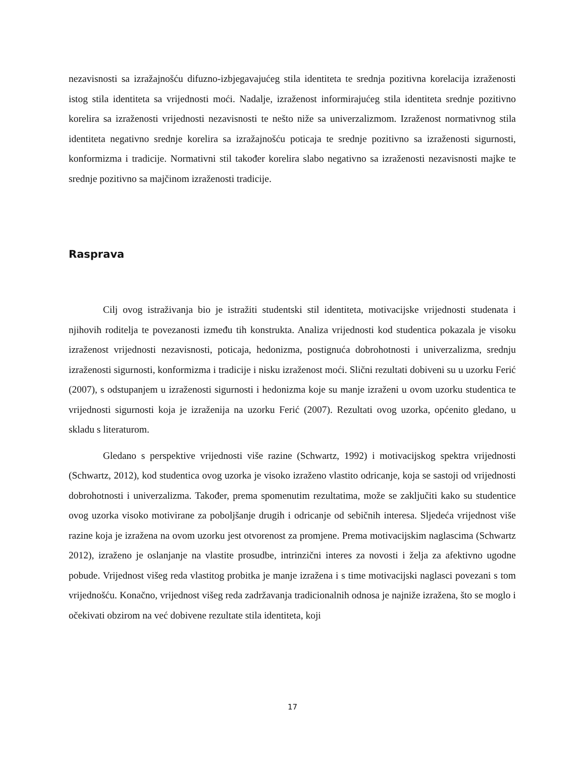nezavisnosti sa izražajnošću difuzno-izbjegavajućeg stila identiteta te srednja pozitivna korelacija izraženosti istog stila identiteta sa vrijednosti moći. Nadalje, izraženost informirajućeg stila identiteta srednje pozitivno korelira sa izraženosti vrijednosti nezavisnosti te nešto niže sa univerzalizmom. Izraženost normativnog stila identiteta negativno srednje korelira sa izražajnošću poticaja te srednje pozitivno sa izraženosti sigurnosti, konformizma i tradicije. Normativni stil također korelira slabo negativno sa izraženosti nezavisnosti majke te srednje pozitivno sa majčinom izraženosti tradicije.
Rasprava
Cilj ovog istraživanja bio je istražiti studentski stil identiteta, motivacijske vrijednosti studenata i njihovih roditelja te povezanosti između tih konstrukta. Analiza vrijednosti kod studentica pokazala je visoku izraženost vrijednosti nezavisnosti, poticaja, hedonizma, postignuća dobrohotnosti i univerzalizma, srednju izraženosti sigurnosti, konformizma i tradicije i nisku izraženost moći. Slični rezultati dobiveni su u uzorku Ferić (2007), s odstupanjem u izraženosti sigurnosti i hedonizma koje su manje izraženi u ovom uzorku studentica te vrijednosti sigurnosti koja je izraženija na uzorku Ferić (2007). Rezultati ovog uzorka, općenito gledano, u skladu s literaturom.
Gledano s perspektive vrijednosti više razine (Schwartz, 1992) i motivacijskog spektra vrijednosti (Schwartz, 2012), kod studentica ovog uzorka je visoko izraženo vlastito odricanje, koja se sastoji od vrijednosti dobrohotnosti i univerzalizma. Također, prema spomenutim rezultatima, može se zaključiti kako su studentice ovog uzorka visoko motivirane za poboljšanje drugih i odricanje od sebičnih interesa. Sljedeća vrijednost više razine koja je izražena na ovom uzorku jest otvorenost za promjene. Prema motivacijskim naglascima (Schwartz 2012), izraženo je oslanjanje na vlastite prosudbe, intrinzični interes za novosti i želja za afektivno ugodne pobude. Vrijednost višeg reda vlastitog probitka je manje izražena i s time motivacijski naglasci povezani s tom vrijednošću. Konačno, vrijednost višeg reda zadržavanja tradicionalnih odnosa je najniže izražena, što se moglo i očekivati obzirom na već dobivene rezultate stila identiteta, koji
17